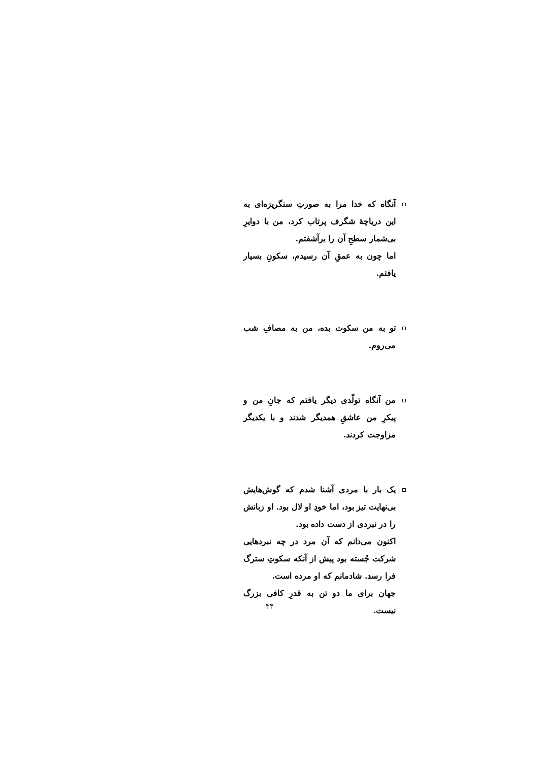آنگاه که خدا مرا به صورتِ سنگریزه‌ای به این دریاچهٔ شگرف پرتاب کرد، من با دوایرِ بی‌شمار سطحِ آن را برآشفتم.
اما چون به عمقِ آن رسیدم، سکونِ بسیار یافتم.
تو به من سکوت بده، من به مصافِ شب می‌روم.
من آنگاه تولّدی دیگر یافتم که جانِ من و پیکرِ من عاشقِ همدیگر شدند و با یکدیگر مزاوجت کردند.
یک بار با مردی آشنا شدم که گوش‌هایش بی‌نهایت تیز بود، اما خودِ او لال بود. او زبانش را در نبردی از دست داده بود.
اکنون می‌دانم که آن مرد در چه نبردهایی شرکت جُسته بود پیش از آنکه سکوتِ سترگ فرا رسد. شادمانم که او مرده است.
جهان برای ما دو تن به قدرِ کافی بزرگ نیست.
۳۴